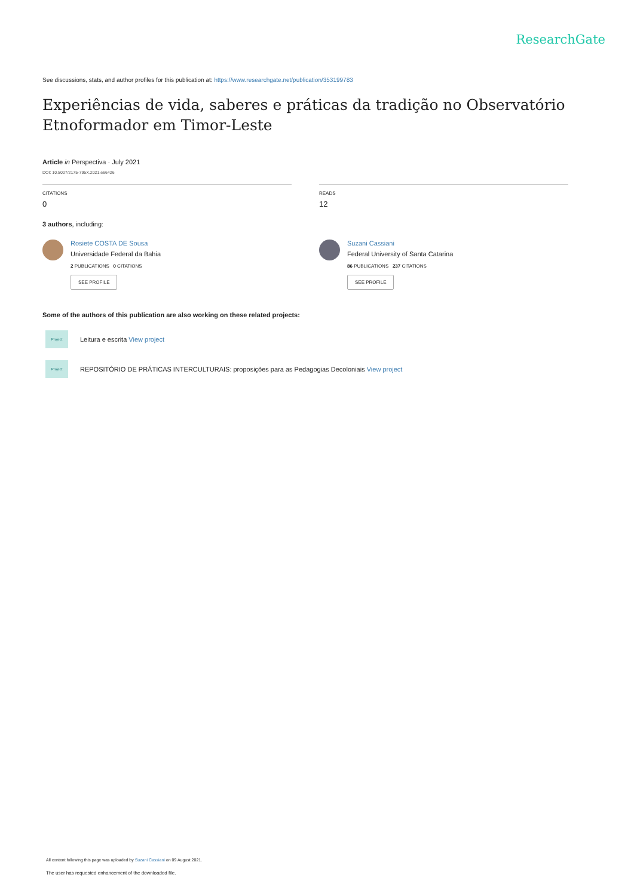ResearchGate
See discussions, stats, and author profiles for this publication at: https://www.researchgate.net/publication/353199783
Experiências de vida, saberes e práticas da tradição no Observatório Etnoformador em Timor-Leste
Article in Perspectiva · July 2021
DOI: 10.5007/2175-795X.2021.e66426
CITATIONS
0
READS
12
3 authors, including:
Rosiete COSTA DE Sousa
Universidade Federal da Bahia
2 PUBLICATIONS 0 CITATIONS
SEE PROFILE
Suzani Cassiani
Federal University of Santa Catarina
86 PUBLICATIONS 237 CITATIONS
SEE PROFILE
Some of the authors of this publication are also working on these related projects:
Project
Leitura e escrita View project
Project
REPOSITÓRIO DE PRÁTICAS INTERCULTURAIS: proposições para as Pedagogias Decoloniais View project
All content following this page was uploaded by Suzani Cassiani on 09 August 2021.
The user has requested enhancement of the downloaded file.